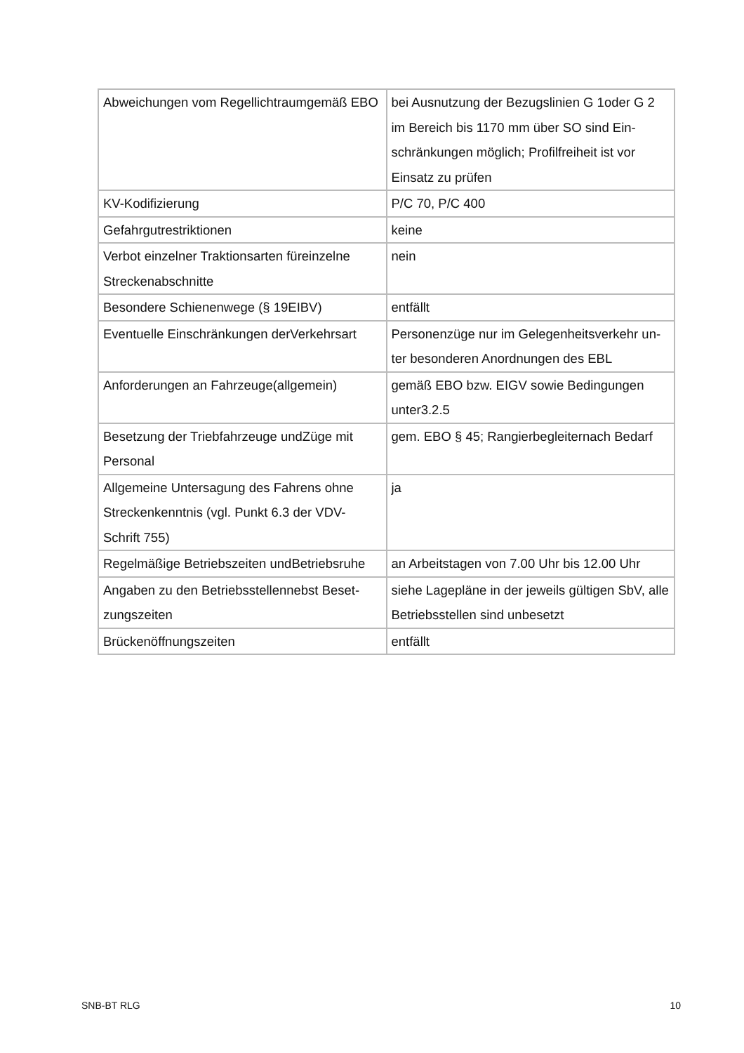| Abweichungen vom Regellichtraumgemäß EBO | bei Ausnutzung der Bezugslinien G 1oder G 2 im Bereich bis 1170 mm über SO sind Ein-schränkungen möglich; Profilfreiheit ist vor Einsatz zu prüfen |
| KV-Kodifizierung | P/C 70, P/C 400 |
| Gefahrgutrestriktionen | keine |
| Verbot einzelner Traktionsarten füreinzelne Streckenabschnitte | nein |
| Besondere Schienenwege (§ 19EIBV) | entfällt |
| Eventuelle Einschränkungen derVerkehrsart | Personenzüge nur im Gelegenheitsverkehr un-ter besonderen Anordnungen des EBL |
| Anforderungen an Fahrzeuge(allgemein) | gemäß EBO bzw. EIGV sowie Bedingungen unter3.2.5 |
| Besetzung der Triebfahrzeuge undZüge mit Personal | gem. EBO § 45; Rangierbegleiternach Bedarf |
| Allgemeine Untersagung des Fahrens ohne Streckenkenntnis (vgl. Punkt 6.3 der VDV-Schrift 755) | ja |
| Regelmäßige Betriebszeiten undBetriebsruhe | an Arbeitstagen von 7.00 Uhr bis 12.00 Uhr |
| Angaben zu den Betriebsstellennebst Beset-zungszeiten | siehe Lagepläne in der jeweils gültigen SbV, alle Betriebsstellen sind unbesetzt |
| Brückenöffnungszeiten | entfällt |
SNB-BT RLG 10